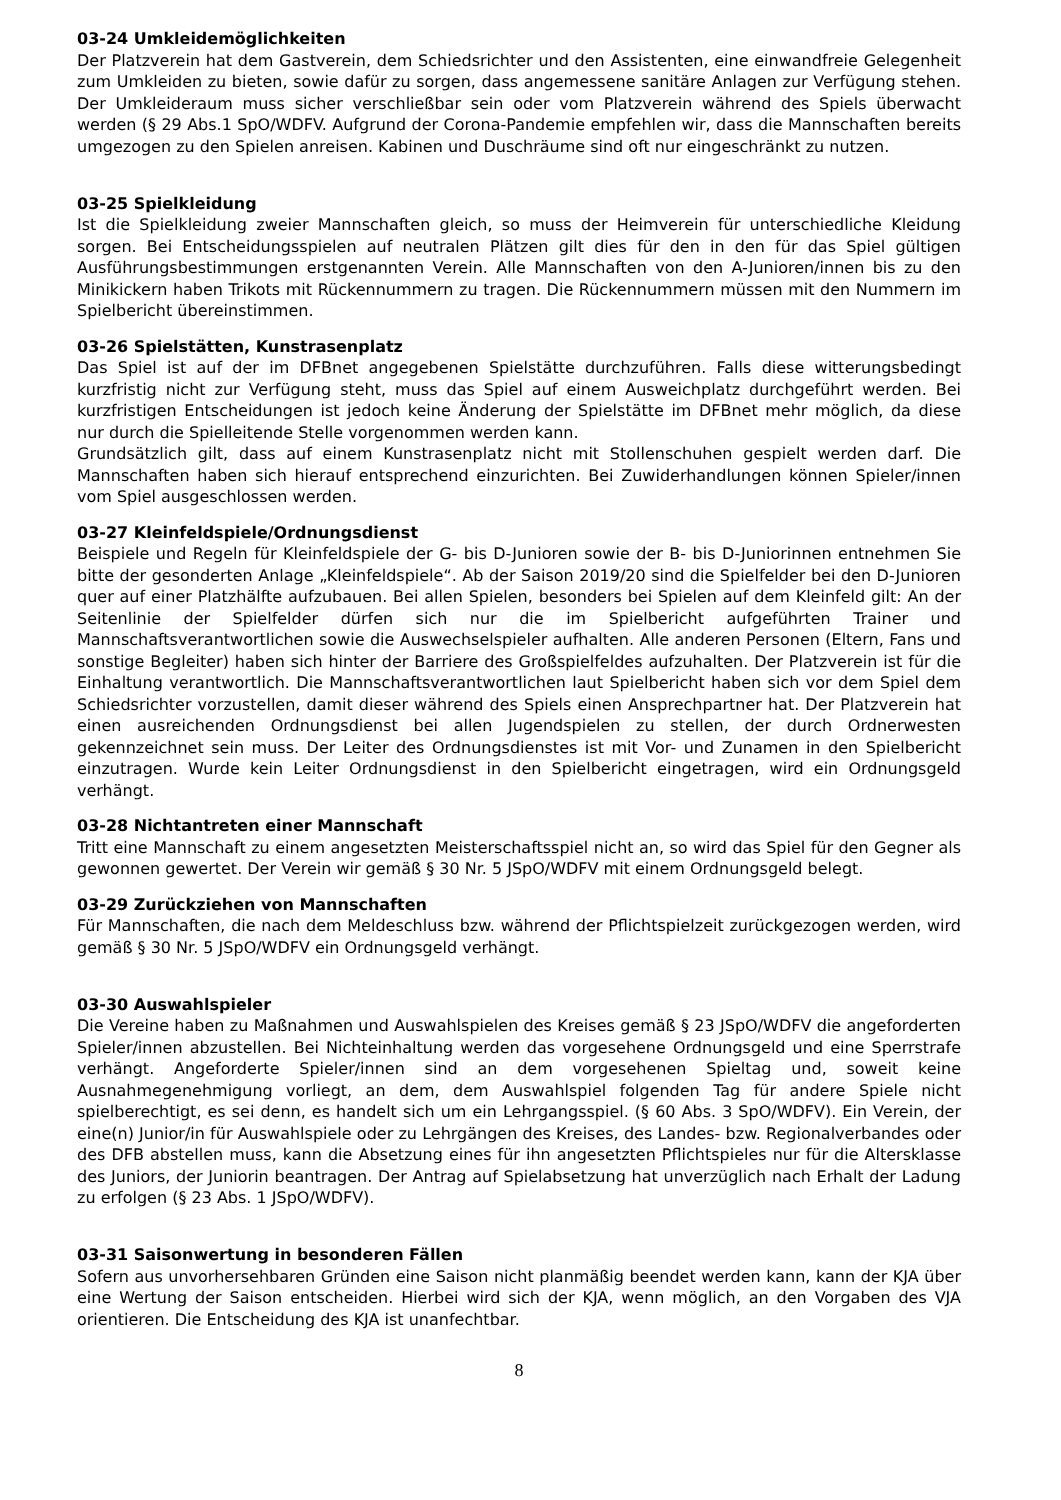03-24 Umkleidemöglichkeiten
Der Platzverein hat dem Gastverein, dem Schiedsrichter und den Assistenten, eine einwandfreie Gelegenheit zum Umkleiden zu bieten, sowie dafür zu sorgen, dass angemessene sanitäre Anlagen zur Verfügung stehen. Der Umkleideraum muss sicher verschließbar sein oder vom Platzverein während des Spiels überwacht werden (§ 29 Abs.1 SpO/WDFV. Aufgrund der Corona-Pandemie empfehlen wir, dass die Mannschaften bereits umgezogen zu den Spielen anreisen. Kabinen und Duschräume sind oft nur eingeschränkt zu nutzen.
03-25 Spielkleidung
Ist die Spielkleidung zweier Mannschaften gleich, so muss der Heimverein für unterschiedliche Kleidung sorgen. Bei Entscheidungsspielen auf neutralen Plätzen gilt dies für den in den für das Spiel gültigen Ausführungsbestimmungen erstgenannten Verein. Alle Mannschaften von den A-Junioren/innen bis zu den Minikickern haben Trikots mit Rückennummern zu tragen. Die Rückennummern müssen mit den Nummern im Spielbericht übereinstimmen.
03-26 Spielstätten, Kunstrasenplatz
Das Spiel ist auf der im DFBnet angegebenen Spielstätte durchzuführen. Falls diese witterungsbedingt kurzfristig nicht zur Verfügung steht, muss das Spiel auf einem Ausweichplatz durchgeführt werden. Bei kurzfristigen Entscheidungen ist jedoch keine Änderung der Spielstätte im DFBnet mehr möglich, da diese nur durch die Spielleitende Stelle vorgenommen werden kann.
Grundsätzlich gilt, dass auf einem Kunstrasenplatz nicht mit Stollenschuhen gespielt werden darf. Die Mannschaften haben sich hierauf entsprechend einzurichten. Bei Zuwiderhandlungen können Spieler/innen vom Spiel ausgeschlossen werden.
03-27 Kleinfeldspiele/Ordnungsdienst
Beispiele und Regeln für Kleinfeldspiele der G- bis D-Junioren sowie der B- bis D-Juniorinnen entnehmen Sie bitte der gesonderten Anlage „Kleinfeldspiele“. Ab der Saison 2019/20 sind die Spielfelder bei den D-Junioren quer auf einer Platzhälfte aufzubauen. Bei allen Spielen, besonders bei Spielen auf dem Kleinfeld gilt: An der Seitenlinie der Spielfelder dürfen sich nur die im Spielbericht aufgeführten Trainer und Mannschaftsverantwortlichen sowie die Auswechselspieler aufhalten. Alle anderen Personen (Eltern, Fans und sonstige Begleiter) haben sich hinter der Barriere des Großspielfeldes aufzuhalten. Der Platzverein ist für die Einhaltung verantwortlich. Die Mannschaftsverantwortlichen laut Spielbericht haben sich vor dem Spiel dem Schiedsrichter vorzustellen, damit dieser während des Spiels einen Ansprechpartner hat. Der Platzverein hat einen ausreichenden Ordnungsdienst bei allen Jugendspielen zu stellen, der durch Ordnerwesten gekennzeichnet sein muss. Der Leiter des Ordnungsdienstes ist mit Vor- und Zunamen in den Spielbericht einzutragen. Wurde kein Leiter Ordnungsdienst in den Spielbericht eingetragen, wird ein Ordnungsgeld verhängt.
03-28 Nichtantreten einer Mannschaft
Tritt eine Mannschaft zu einem angesetzten Meisterschaftsspiel nicht an, so wird das Spiel für den Gegner als gewonnen gewertet. Der Verein wir gemäß § 30 Nr. 5 JSpO/WDFV mit einem Ordnungsgeld belegt.
03-29 Zurückziehen von Mannschaften
Für Mannschaften, die nach dem Meldeschluss bzw. während der Pflichtspielzeit zurückgezogen werden, wird gemäß § 30 Nr. 5 JSpO/WDFV ein Ordnungsgeld verhängt.
03-30 Auswahlspieler
Die Vereine haben zu Maßnahmen und Auswahlspielen des Kreises gemäß § 23 JSpO/WDFV die angeforderten Spieler/innen abzustellen. Bei Nichteinhaltung werden das vorgesehene Ordnungsgeld und eine Sperrstrafe verhängt. Angeforderte Spieler/innen sind an dem vorgesehenen Spieltag und, soweit keine Ausnahmegenehmigung vorliegt, an dem, dem Auswahlspiel folgenden Tag für andere Spiele nicht spielberechtigt, es sei denn, es handelt sich um ein Lehrgangsspiel. (§ 60 Abs. 3 SpO/WDFV). Ein Verein, der eine(n) Junior/in für Auswahlspiele oder zu Lehrgängen des Kreises, des Landes- bzw. Regionalverbandes oder des DFB abstellen muss, kann die Absetzung eines für ihn angesetzten Pflichtspieles nur für die Altersklasse des Juniors, der Juniorin beantragen. Der Antrag auf Spielabsetzung hat unverzüglich nach Erhalt der Ladung zu erfolgen (§ 23 Abs. 1 JSpO/WDFV).
03-31 Saisonwertung in besonderen Fällen
Sofern aus unvorhersehbaren Gründen eine Saison nicht planmäßig beendet werden kann, kann der KJA über eine Wertung der Saison entscheiden. Hierbei wird sich der KJA, wenn möglich, an den Vorgaben des VJA orientieren. Die Entscheidung des KJA ist unanfechtbar.
8